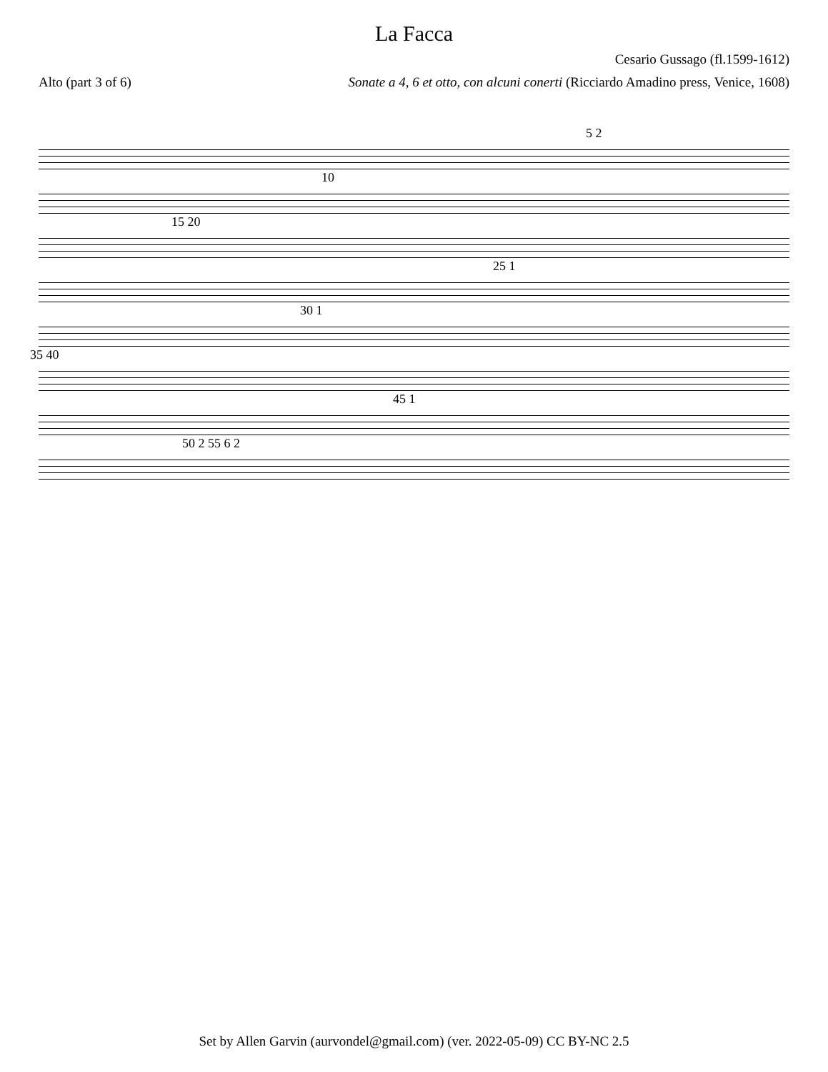La Facca
Cesario Gussago (fl.1599-1612)
Alto (part 3 of 6) Sonate a 4, 6 et otto, con alcuni conerti (Ricciardo Amadino press, Venice, 1608)
5 2
10
15 20
25 1
30 1
35 40
45 1
50 2 55 6 2
Set by Allen Garvin (aurvondel@gmail.com) (ver. 2022-05-09) CC BY-NC 2.5